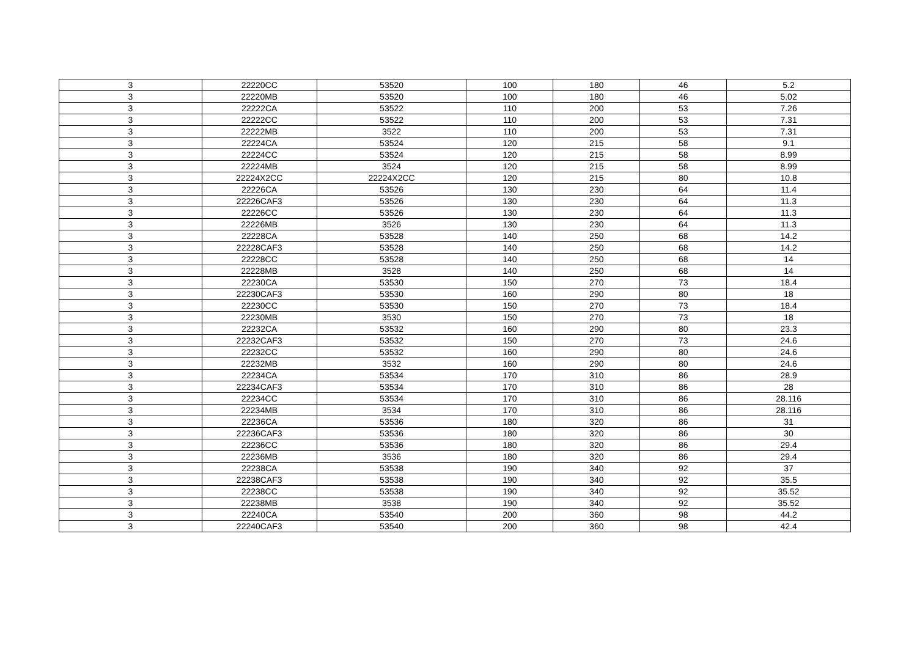| 3 | 22220CC | 53520 | 100 | 180 | 46 | 5.2 |
| 3 | 22220MB | 53520 | 100 | 180 | 46 | 5.02 |
| 3 | 22222CA | 53522 | 110 | 200 | 53 | 7.26 |
| 3 | 22222CC | 53522 | 110 | 200 | 53 | 7.31 |
| 3 | 22222MB | 3522 | 110 | 200 | 53 | 7.31 |
| 3 | 22224CA | 53524 | 120 | 215 | 58 | 9.1 |
| 3 | 22224CC | 53524 | 120 | 215 | 58 | 8.99 |
| 3 | 22224MB | 3524 | 120 | 215 | 58 | 8.99 |
| 3 | 22224X2CC | 22224X2CC | 120 | 215 | 80 | 10.8 |
| 3 | 22226CA | 53526 | 130 | 230 | 64 | 11.4 |
| 3 | 22226CAF3 | 53526 | 130 | 230 | 64 | 11.3 |
| 3 | 22226CC | 53526 | 130 | 230 | 64 | 11.3 |
| 3 | 22226MB | 3526 | 130 | 230 | 64 | 11.3 |
| 3 | 22228CA | 53528 | 140 | 250 | 68 | 14.2 |
| 3 | 22228CAF3 | 53528 | 140 | 250 | 68 | 14.2 |
| 3 | 22228CC | 53528 | 140 | 250 | 68 | 14 |
| 3 | 22228MB | 3528 | 140 | 250 | 68 | 14 |
| 3 | 22230CA | 53530 | 150 | 270 | 73 | 18.4 |
| 3 | 22230CAF3 | 53530 | 160 | 290 | 80 | 18 |
| 3 | 22230CC | 53530 | 150 | 270 | 73 | 18.4 |
| 3 | 22230MB | 3530 | 150 | 270 | 73 | 18 |
| 3 | 22232CA | 53532 | 160 | 290 | 80 | 23.3 |
| 3 | 22232CAF3 | 53532 | 150 | 270 | 73 | 24.6 |
| 3 | 22232CC | 53532 | 160 | 290 | 80 | 24.6 |
| 3 | 22232MB | 3532 | 160 | 290 | 80 | 24.6 |
| 3 | 22234CA | 53534 | 170 | 310 | 86 | 28.9 |
| 3 | 22234CAF3 | 53534 | 170 | 310 | 86 | 28 |
| 3 | 22234CC | 53534 | 170 | 310 | 86 | 28.116 |
| 3 | 22234MB | 3534 | 170 | 310 | 86 | 28.116 |
| 3 | 22236CA | 53536 | 180 | 320 | 86 | 31 |
| 3 | 22236CAF3 | 53536 | 180 | 320 | 86 | 30 |
| 3 | 22236CC | 53536 | 180 | 320 | 86 | 29.4 |
| 3 | 22236MB | 3536 | 180 | 320 | 86 | 29.4 |
| 3 | 22238CA | 53538 | 190 | 340 | 92 | 37 |
| 3 | 22238CAF3 | 53538 | 190 | 340 | 92 | 35.5 |
| 3 | 22238CC | 53538 | 190 | 340 | 92 | 35.52 |
| 3 | 22238MB | 3538 | 190 | 340 | 92 | 35.52 |
| 3 | 22240CA | 53540 | 200 | 360 | 98 | 44.2 |
| 3 | 22240CAF3 | 53540 | 200 | 360 | 98 | 42.4 |